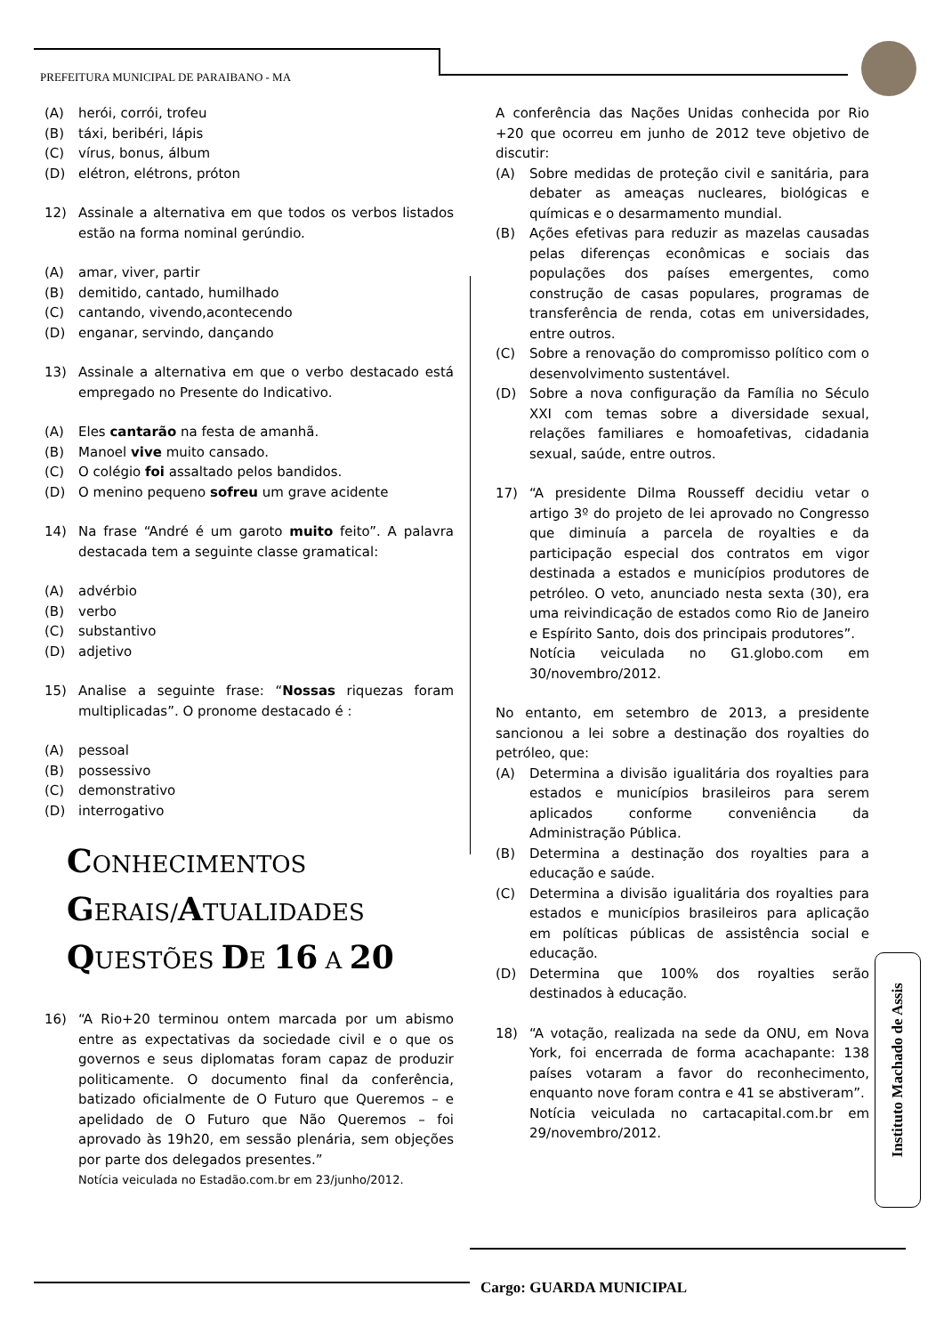PREFEITURA MUNICIPAL DE PARAIBANO - MA
(A) herói, corrói, trofeu
(B) táxi, beribéri, lápis
(C) vírus, bonus, álbum
(D) elétron, elétrons, próton
12) Assinale a alternativa em que todos os verbos listados estão na forma nominal gerúndio.
(A) amar, viver, partir
(B) demitido, cantado, humilhado
(C) cantando, vivendo,acontecendo
(D) enganar, servindo, dançando
13) Assinale a alternativa em que o verbo destacado está empregado no Presente do Indicativo.
(A) Eles cantarão na festa de amanhã.
(B) Manoel vive muito cansado.
(C) O colégio foi assaltado pelos bandidos.
(D) O menino pequeno sofreu um grave acidente
14) Na frase “André é um garoto muito feito”. A palavra destacada tem a seguinte classe gramatical:
(A) advérbio
(B) verbo
(C) substantivo
(D) adjetivo
15) Analise a seguinte frase: “Nossas riquezas foram multiplicadas”. O pronome destacado é :
(A) pessoal
(B) possessivo
(C) demonstrativo
(D) interrogativo
CONHECIMENTOS
GERAIS/ATUALIDADES
QUESTÕES DE 16 A 20
16) “A Rio+20 terminou ontem marcada por um abismo entre as expectativas da sociedade civil e o que os governos e seus diplomatas foram capaz de produzir politicamente. O documento final da conferência, batizado oficialmente de O Futuro que Queremos – e apelidado de O Futuro que Não Queremos – foi aprovado às 19h20, em sessão plenária, sem objeções por parte dos delegados presentes.”
Notícia veiculada no Estadão.com.br em 23/junho/2012.
A conferência das Nações Unidas conhecida por Rio +20 que ocorreu em junho de 2012 teve objetivo de discutir:
(A) Sobre medidas de proteção civil e sanitária, para debater as ameaças nucleares, biológicas e químicas e o desarmamento mundial.
(B) Ações efetivas para reduzir as mazelas causadas pelas diferenças econômicas e sociais das populações dos países emergentes, como construção de casas populares, programas de transferência de renda, cotas em universidades, entre outros.
(C) Sobre a renovação do compromisso político com o desenvolvimento sustentável.
(D) Sobre a nova configuração da Família no Século XXI com temas sobre a diversidade sexual, relações familiares e homoafetivas, cidadania sexual, saúde, entre outros.
17) “A presidente Dilma Rousseff decidiu vetar o artigo 3º do projeto de lei aprovado no Congresso que diminuía a parcela de royalties e da participação especial dos contratos em vigor destinada a estados e municípios produtores de petróleo. O veto, anunciado nesta sexta (30), era uma reivindicação de estados como Rio de Janeiro e Espírito Santo, dois dos principais produtores”.
Notícia veiculada no G1.globo.com em 30/novembro/2012.
No entanto, em setembro de 2013, a presidente sancionou a lei sobre a destinação dos royalties do petróleo, que:
(A) Determina a divisão igualitária dos royalties para estados e municípios brasileiros para serem aplicados conforme conveniência da Administração Pública.
(B) Determina a destinação dos royalties para a educação e saúde.
(C) Determina a divisão igualitária dos royalties para estados e municípios brasileiros para aplicação em políticas públicas de assistência social e educação.
(D) Determina que 100% dos royalties serão destinados à educação.
18) “A votação, realizada na sede da ONU, em Nova York, foi encerrada de forma acachapante: 138 países votaram a favor do reconhecimento, enquanto nove foram contra e 41 se abstiveram”.
Notícia veiculada no cartacapital.com.br em 29/novembro/2012.
Instituto Machado de Assis
Cargo: GUARDA MUNICIPAL